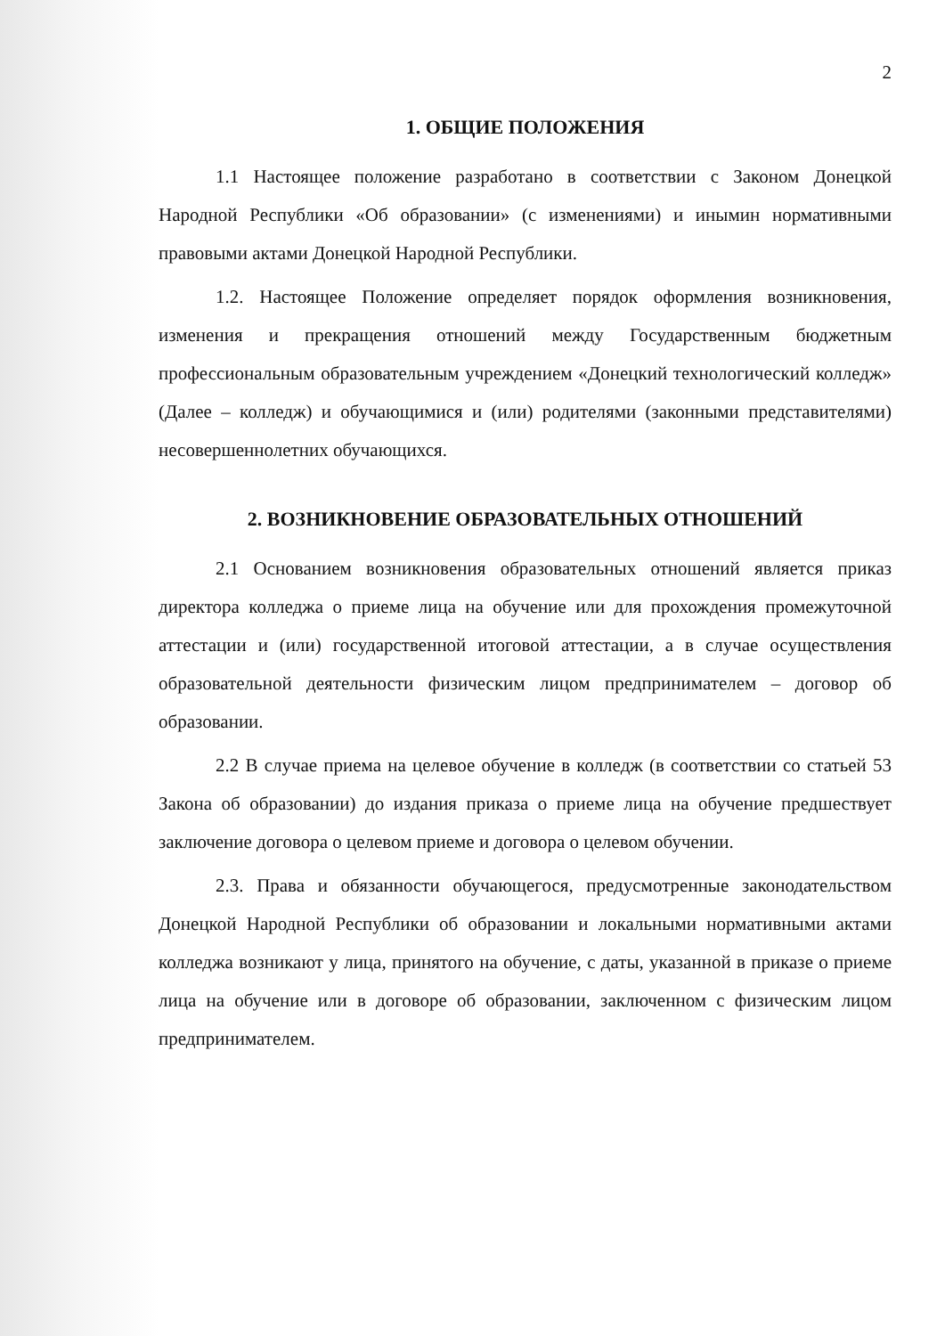2
1. ОБЩИЕ ПОЛОЖЕНИЯ
1.1 Настоящее положение разработано в соответствии с Законом Донецкой Народной Республики «Об образовании» (с изменениями) и инымин нормативными правовыми актами Донецкой Народной Республики.
1.2. Настоящее Положение определяет порядок оформления возникновения, изменения и прекращения отношений между Государственным бюджетным профессиональным образовательным учреждением «Донецкий технологический колледж» (Далее – колледж) и обучающимися и (или) родителями (законными представителями) несовершеннолетних обучающихся.
2. ВОЗНИКНОВЕНИЕ ОБРАЗОВАТЕЛЬНЫХ ОТНОШЕНИЙ
2.1 Основанием возникновения образовательных отношений является приказ директора колледжа о приеме лица на обучение или для прохождения промежуточной аттестации и (или) государственной итоговой аттестации, а в случае осуществления образовательной деятельности физическим лицом предпринимателем – договор об образовании.
2.2 В случае приема на целевое обучение в колледж (в соответствии со статьей 53 Закона об образовании) до издания приказа о приеме лица на обучение предшествует заключение договора о целевом приеме и договора о целевом обучении.
2.3. Права и обязанности обучающегося, предусмотренные законодательством Донецкой Народной Республики об образовании и локальными нормативными актами колледжа возникают у лица, принятого на обучение, с даты, указанной в приказе о приеме лица на обучение или в договоре об образовании, заключенном с физическим лицом предпринимателем.